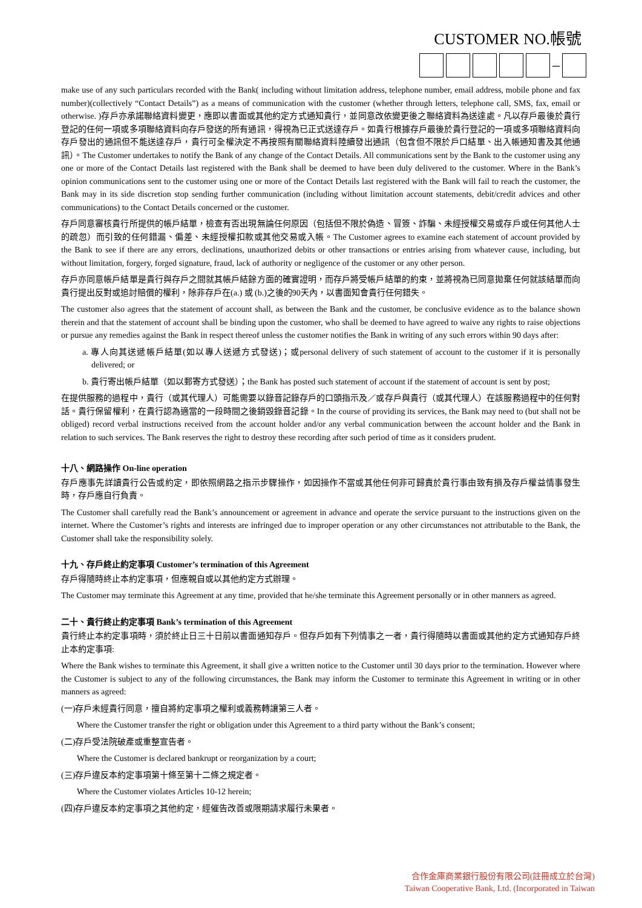CUSTOMER NO.帳號
–
make use of any such particulars recorded with the Bank( including without limitation address, telephone number, email address, mobile phone and fax number)(collectively “Contact Details”) as a means of communication with the customer (whether through letters, telephone call, SMS, fax, email or otherwise. )存戶亦承諾聯絡資料變更，應即以書面或其他約定方式通知貴行，並同意改依變更後之聯絡資料為送達處。凡以存戶最後於貴行登記的任何一項或多項聯絡資料向存戶發送的所有通訊，得視為已正式送達存戶。如貴行根據存戶最後於貴行登記的一項或多項聯絡資料向存戶發出的通訊但不能送達存戶，貴行可全權決定不再按照有關聯絡資料陸續發出通訊（包含但不限於戶口結單、出入帳通知書及其他通訊）。The Customer undertakes to notify the Bank of any change of the Contact Details. All communications sent by the Bank to the customer using any one or more of the Contact Details last registered with the Bank shall be deemed to have been duly delivered to the customer. Where in the Bank’s opinion communications sent to the customer using one or more of the Contact Details last registered with the Bank will fail to reach the customer, the Bank may in its side discretion stop sending further communication (including without limitation account statements, debit/credit advices and other communications) to the Contact Details concerned or the customer.
存戶同意審核貴行所提供的帳戶結單，檢查有否出現無論任何原因（包括但不限於偽造、冒簽、詐騙、未經授權交易或存戶或任何其他人士的疏忽）而引致的任何錯漏、偏差、未經授權扣款或其他交易或入帳。The Customer agrees to examine each statement of account provided by the Bank to see if there are any errors, declinations, unauthorized debits or other transactions or entries arising from whatever cause, including, but without limitation, forgery, forged signature, fraud, lack of authority or negligence of the customer or any other person.
存戶亦同意帳戶結單是貴行與存戶之間就其帳戶結餘方面的確實證明，而存戶將受帳戶結單的約束，並將視為已同意拋棄任何就該結單而向貴行提出反對或追討賠償的權利，除非存戶在(a.) 或 (b.)之後的90天內，以書面知會貴行任何錯失。
The customer also agrees that the statement of account shall, as between the Bank and the customer, be conclusive evidence as to the balance shown therein and that the statement of account shall be binding upon the customer, who shall be deemed to have agreed to waive any rights to raise objections or pursue any remedies against the Bank in respect thereof unless the customer notifies the Bank in writing of any such errors within 90 days after:
a. 專人向其送遞帳戶結單(如以專人送遞方式發送)；或personal delivery of such statement of account to the customer if it is personally delivered; or
b. 貴行寄出帳戶結單（如以郵寄方式發送）；the Bank has posted such statement of account if the statement of account is sent by post;
在提供服務的過程中，貴行（或其代理人）可能需要以錄音記錄存戶的口頭指示及／或存戶與貴行（或其代理人）在該服務過程中的任何對話。貴行保留權利，在貴行認為適當的一段時間之後銷毀錄音記錄。In the course of providing its services, the Bank may need to (but shall not be obliged) record verbal instructions received from the account holder and/or any verbal communication between the account holder and the Bank in relation to such services. The Bank reserves the right to destroy these recording after such period of time as it considers prudent.
十八、網路操作 On-line operation
存戶應事先詳讀貴行公告或約定，即依照網路之指示步驟操作，如因操作不當或其他任何非可歸責於貴行事由致有損及存戶權益情事發生時，存戶應自行負責。
The Customer shall carefully read the Bank’s announcement or agreement in advance and operate the service pursuant to the instructions given on the internet. Where the Customer’s rights and interests are infringed due to improper operation or any other circumstances not attributable to the Bank, the Customer shall take the responsibility solely.
十九、存戶終止約定事項 Customer’s termination of this Agreement
存戶得隨時終止本約定事項，但應親自或以其他約定方式辦理。
The Customer may terminate this Agreement at any time, provided that he/she terminate this Agreement personally or in other manners as agreed.
二十、貴行終止約定事項 Bank’s termination of this Agreement
貴行終止本約定事項時，須於終止日三十日前以書面通知存戶。但存戶如有下列情事之一者，貴行得隨時以書面或其他約定方式通知存戶終止本約定事項:
Where the Bank wishes to terminate this Agreement, it shall give a written notice to the Customer until 30 days prior to the termination. However where the Customer is subject to any of the following circumstances, the Bank may inform the Customer to terminate this Agreement in writing or in other manners as agreed:
(一)存戶未經貴行同意，擅自將約定事項之權利或義務轉讓第三人者。
Where the Customer transfer the right or obligation under this Agreement to a third party without the Bank’s consent;
(二)存戶受法院破產或重整宣告者。
Where the Customer is declared bankrupt or reorganization by a court;
(三)存戶違反本約定事項第十條至第十二條之規定者。
Where the Customer violates Articles 10-12 herein;
(四)存戶違反本約定事項之其他約定，經催告改善或限期請求履行未果者。
合作金庫商業銀行股份有限公司(註冊成立於台灣)
Taiwan Cooperative Bank, Ltd. (Incorporated in Taiwan